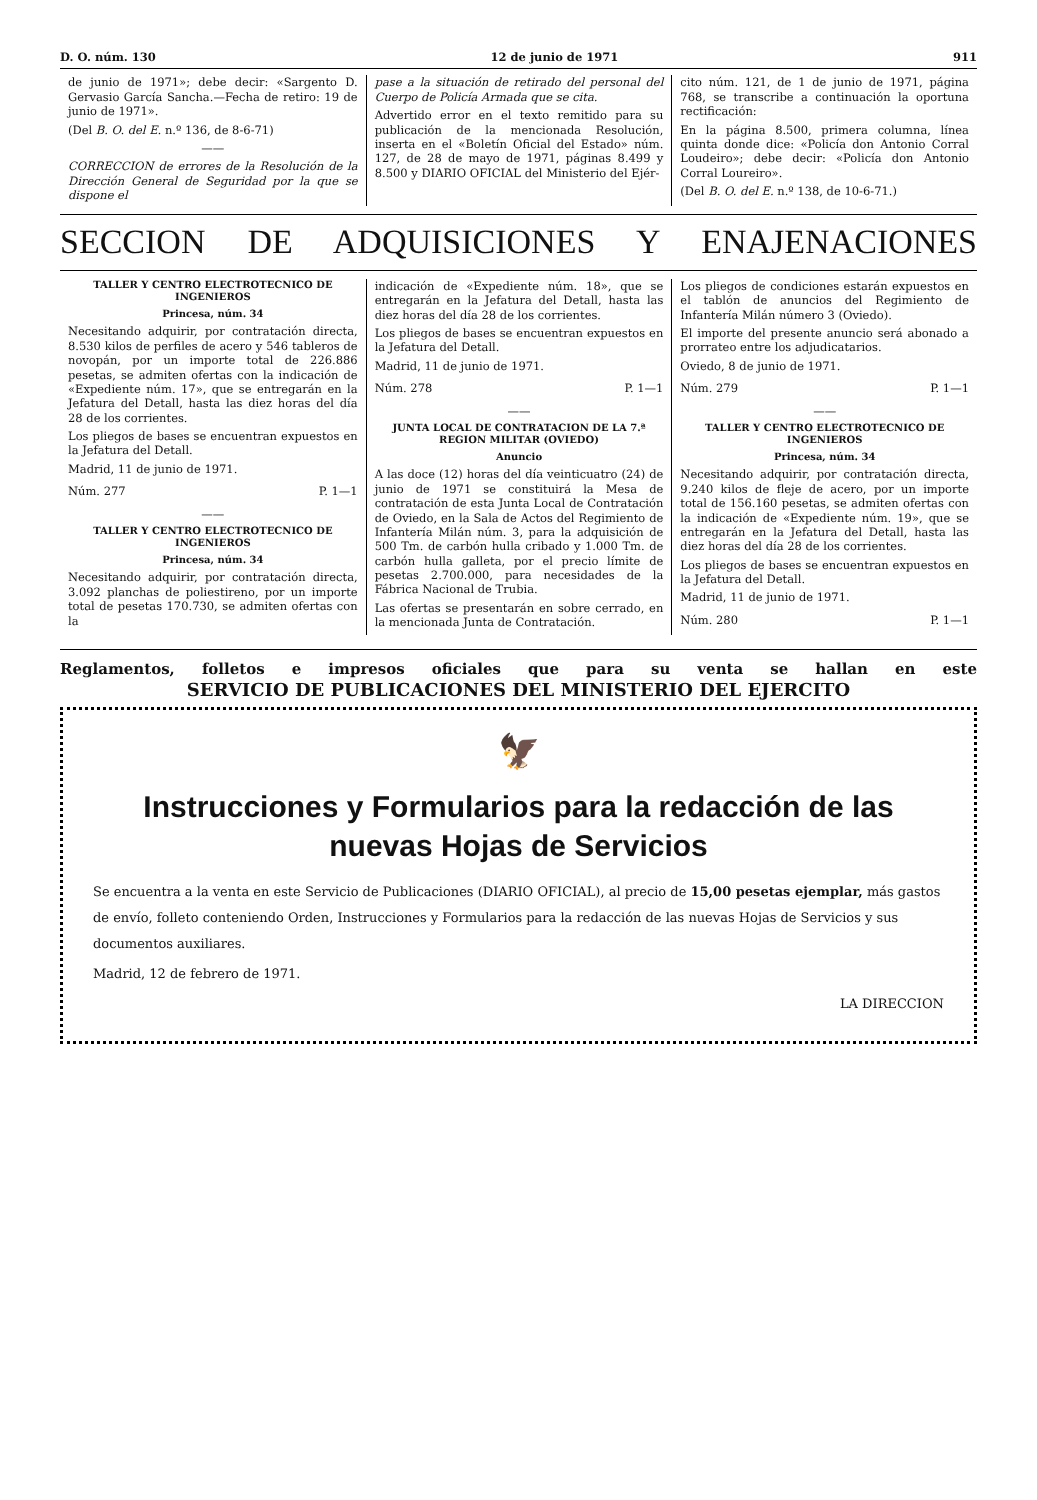D. O. núm. 130 12 de junio de 1971 911
de junio de 1971»; debe decir: «Sargento D. Gervasio García Sancha.—Fecha de retiro: 19 de junio de 1971».
(Del B. O. del E. n.º 136, de 8-6-71)
——
CORRECCION de errores de la Resolución de la Dirección General de Seguridad por la que se dispone el
pase a la situación de retirado del personal del Cuerpo de Policía Armada que se cita.
Advertido error en el texto remitido para su publicación de la mencionada Resolución, inserta en el «Boletín Oficial del Estado» núm. 127, de 28 de mayo de 1971, páginas 8.499 y 8.500 y DIARIO OFICIAL del Ministerio del Ejér-
cito núm. 121, de 1 de junio de 1971, página 768, se transcribe a continuación la oportuna rectificación:
En la página 8.500, primera columna, línea quinta donde dice: «Policía don Antonio Corral Loudeiro»; debe decir: «Policía don Antonio Corral Loureiro».
(Del B. O. del E. n.º 138, de 10-6-71.)
SECCION DE ADQUISICIONES Y ENAJENACIONES
TALLER Y CENTRO ELECTROTECNICO DE INGENIEROS
Princesa, núm. 34
Necesitando adquirir, por contratación directa, 8.530 kilos de perfiles de acero y 546 tableros de novopán, por un importe total de 226.886 pesetas, se admiten ofertas con la indicación de «Expediente núm. 17», que se entregarán en la Jefatura del Detall, hasta las diez horas del día 28 de los corrientes.
Los pliegos de bases se encuentran expuestos en la Jefatura del Detall.
Madrid, 11 de junio de 1971.
Núm. 277 P. 1—1
——
TALLER Y CENTRO ELECTROTECNICO DE INGENIEROS
Princesa, núm. 34
Necesitando adquirir, por contratación directa, 3.092 planchas de poliestireno, por un importe total de pesetas 170.730, se admiten ofertas con la
indicación de «Expediente núm. 18», que se entregarán en la Jefatura del Detall, hasta las diez horas del día 28 de los corrientes.
Los pliegos de bases se encuentran expuestos en la Jefatura del Detall.
Madrid, 11 de junio de 1971.
Núm. 278 P. 1—1
——
JUNTA LOCAL DE CONTRATACION DE LA 7.ª REGION MILITAR (OVIEDO)
Anuncio
A las doce (12) horas del día veinticuatro (24) de junio de 1971 se constituirá la Mesa de contratación de esta Junta Local de Contratación de Oviedo, en la Sala de Actos del Regimiento de Infantería Milán núm. 3, para la adquisición de 500 Tm. de carbón hulla cribado y 1.000 Tm. de carbón hulla galleta, por el precio límite de pesetas 2.700.000, para necesidades de la Fábrica Nacional de Trubia.
Las ofertas se presentarán en sobre cerrado, en la mencionada Junta de Contratación.
Los pliegos de condiciones estarán expuestos en el tablón de anuncios del Regimiento de Infantería Milán número 3 (Oviedo).
El importe del presente anuncio será abonado a prorrateo entre los adjudicatarios.
Oviedo, 8 de junio de 1971.
Núm. 279 P. 1—1
——
TALLER Y CENTRO ELECTROTECNICO DE INGENIEROS
Princesa, núm. 34
Necesitando adquirir, por contratación directa, 9.240 kilos de fleje de acero, por un importe total de 156.160 pesetas, se admiten ofertas con la indicación de «Expediente núm. 19», que se entregarán en la Jefatura del Detall, hasta las diez horas del día 28 de los corrientes.
Los pliegos de bases se encuentran expuestos en la Jefatura del Detall.
Madrid, 11 de junio de 1971.
Núm. 280 P. 1—1
Reglamentos, folletos e impresos oficiales que para su venta se hallan en este
SERVICIO DE PUBLICACIONES DEL MINISTERIO DEL EJERCITO
🦅
Instrucciones y Formularios para la redacción de las nuevas Hojas de Servicios
Se encuentra a la venta en este Servicio de Publicaciones (DIARIO OFICIAL), al precio de 15,00 pesetas ejemplar, más gastos de envío, folleto conteniendo Orden, Instrucciones y Formularios para la redacción de las nuevas Hojas de Servicios y sus documentos auxiliares.
Madrid, 12 de febrero de 1971.
LA DIRECCION